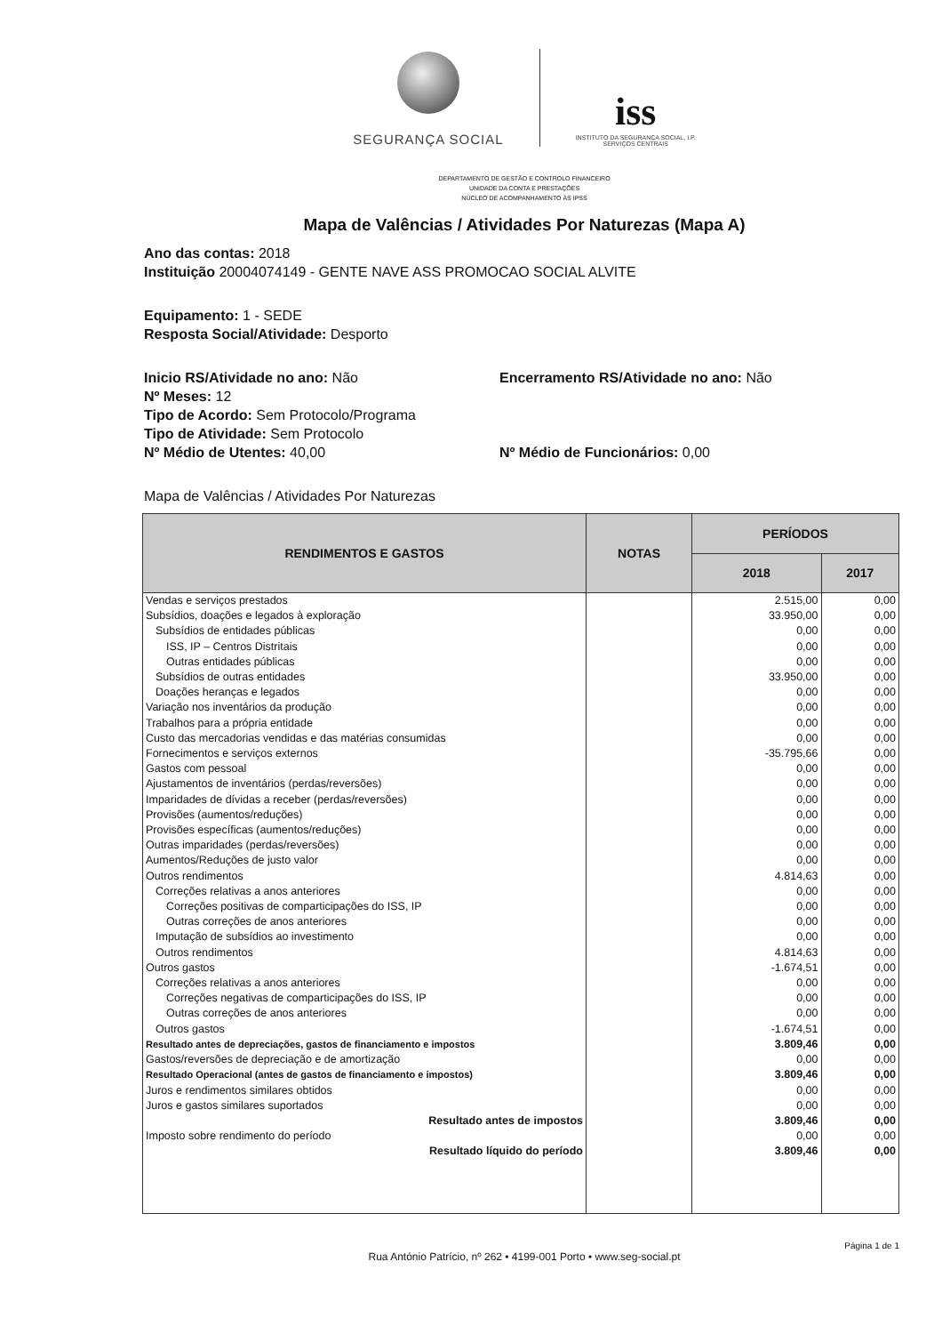SEGURANÇA SOCIAL
iss
INSTITUTO DA SEGURANÇA SOCIAL, I.P.
SERVIÇOS CENTRAIS
DEPARTAMENTO DE GESTÃO E CONTROLO FINANCEIRO
UNIDADE DA CONTA E PRESTAÇÕES
NÚCLEO DE ACOMPANHAMENTO ÀS IPSS
Mapa de Valências / Atividades Por Naturezas (Mapa A)
Ano das contas: 2018
Instituição 20004074149 - GENTE NAVE ASS PROMOCAO SOCIAL ALVITE
Equipamento: 1 - SEDE
Resposta Social/Atividade: Desporto
Inicio RS/Atividade no ano: Não Encerramento RS/Atividade no ano: Não
Nº Meses: 12
Tipo de Acordo: Sem Protocolo/Programa
Tipo de Atividade: Sem Protocolo
Nº Médio de Utentes: 40,00 Nº Médio de Funcionários: 0,00
Mapa de Valências / Atividades Por Naturezas
| RENDIMENTOS E GASTOS | NOTAS | PERÍODOS | |
| --- | --- | --- | --- |
| | | 2018 | 2017 |
| Vendas e serviços prestados | | 2.515,00 | 0,00 |
| Subsídios, doações e legados à exploração | | 33.950,00 | 0,00 |
| Subsídios de entidades públicas | | 0,00 | 0,00 |
| ISS, IP – Centros Distritais | | 0,00 | 0,00 |
| Outras entidades públicas | | 0,00 | 0,00 |
| Subsídios de outras entidades | | 33.950,00 | 0,00 |
| Doações heranças e legados | | 0,00 | 0,00 |
| Variação nos inventários da produção | | 0,00 | 0,00 |
| Trabalhos para a própria entidade | | 0,00 | 0,00 |
| Custo das mercadorias vendidas e das matérias consumidas | | 0,00 | 0,00 |
| Fornecimentos e serviços externos | | -35.795,66 | 0,00 |
| Gastos com pessoal | | 0,00 | 0,00 |
| Ajustamentos de inventários (perdas/reversões) | | 0,00 | 0,00 |
| Imparidades de dívidas a receber (perdas/reversões) | | 0,00 | 0,00 |
| Provisões (aumentos/reduções) | | 0,00 | 0,00 |
| Provisões específicas (aumentos/reduções) | | 0,00 | 0,00 |
| Outras imparidades (perdas/reversões) | | 0,00 | 0,00 |
| Aumentos/Reduções de justo valor | | 0,00 | 0,00 |
| Outros rendimentos | | 4.814,63 | 0,00 |
| Correções relativas a anos anteriores | | 0,00 | 0,00 |
| Correções positivas de comparticipações do ISS, IP | | 0,00 | 0,00 |
| Outras correções de anos anteriores | | 0,00 | 0,00 |
| Imputação de subsídios ao investimento | | 0,00 | 0,00 |
| Outros rendimentos | | 4.814,63 | 0,00 |
| Outros gastos | | -1.674,51 | 0,00 |
| Correções relativas a anos anteriores | | 0,00 | 0,00 |
| Correções negativas de comparticipações do ISS, IP | | 0,00 | 0,00 |
| Outras correções de anos anteriores | | 0,00 | 0,00 |
| Outros gastos | | -1.674,51 | 0,00 |
| Resultado antes de depreciações, gastos de financiamento e impostos | | 3.809,46 | 0,00 |
| Gastos/reversões de depreciação e de amortização | | 0,00 | 0,00 |
| Resultado Operacional (antes de gastos de financiamento e impostos) | | 3.809,46 | 0,00 |
| Juros e rendimentos similares obtidos | | 0,00 | 0,00 |
| Juros e gastos similares suportados | | 0,00 | 0,00 |
| Resultado antes de impostos | | 3.809,46 | 0,00 |
| Imposto sobre rendimento do período | | 0,00 | 0,00 |
| Resultado líquido do período | | 3.809,46 | 0,00 |
Página 1 de 1
Rua António Patrício, nº 262 • 4199-001 Porto • www.seg-social.pt